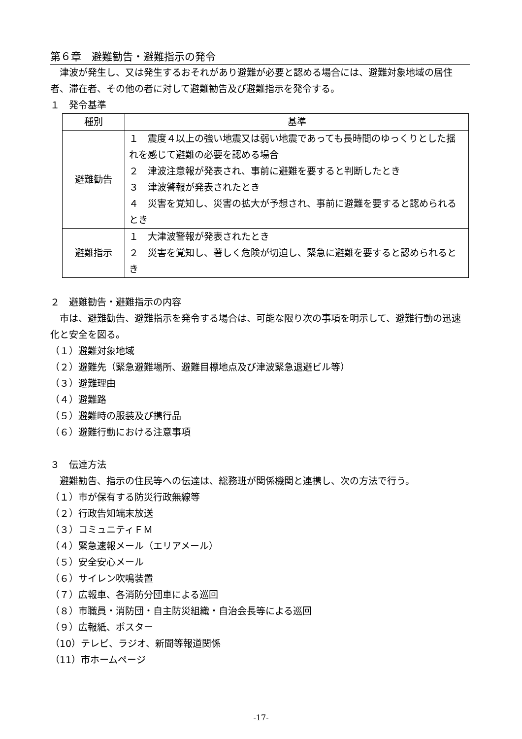第６章　避難勧告・避難指示の発令
　津波が発生し、又は発生するおそれがあり避難が必要と認める場合には、避難対象地域の居住者、滞在者、その他の者に対して避難勧告及び避難指示を発令する。
１　発令基準
| 種別 | 基準 |
| --- | --- |
| 避難勧告 | １ 震度４以上の強い地震又は弱い地震であっても長時間のゆっくりとした揺れを感じて避難の必要を認める場合 ２ 津波注意報が発表され、事前に避難を要すると判断したとき ３ 津波警報が発表されたとき ４ 災害を覚知し、災害の拡大が予想され、事前に避難を要すると認められるとき |
| 避難指示 | １ 大津波警報が発表されたとき ２ 災害を覚知し、著しく危険が切迫し、緊急に避難を要すると認められるとき |
２　避難勧告・避難指示の内容
　市は、避難勧告、避難指示を発令する場合は、可能な限り次の事項を明示して、避難行動の迅速化と安全を図る。
（１）避難対象地域
（２）避難先（緊急避難場所、避難目標地点及び津波緊急退避ビル等）
（３）避難理由
（４）避難路
（５）避難時の服装及び携行品
（６）避難行動における注意事項
３　伝達方法
　避難勧告、指示の住民等への伝達は、総務班が関係機関と連携し、次の方法で行う。
（１）市が保有する防災行政無線等
（２）行政告知端末放送
（３）コミュニティＦＭ
（４）緊急速報メール（エリアメール）
（５）安全安心メール
（６）サイレン吹鳴装置
（７）広報車、各消防分団車による巡回
（８）市職員・消防団・自主防災組織・自治会長等による巡回
（９）広報紙、ポスター
（10）テレビ、ラジオ、新聞等報道関係
（11）市ホームページ
-17-